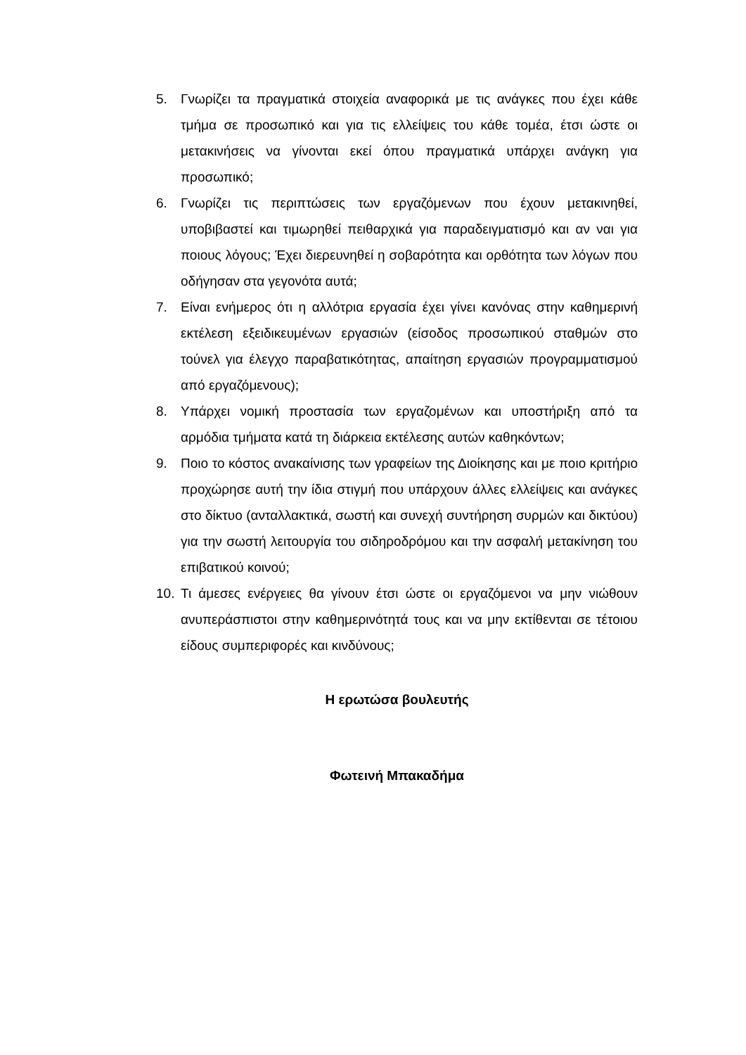5. Γνωρίζει τα πραγματικά στοιχεία αναφορικά με τις ανάγκες που έχει κάθε τμήμα σε προσωπικό και για τις ελλείψεις του κάθε τομέα, έτσι ώστε οι μετακινήσεις να γίνονται εκεί όπου πραγματικά υπάρχει ανάγκη για προσωπικό;
6. Γνωρίζει τις περιπτώσεις των εργαζόμενων που έχουν μετακινηθεί, υποβιβαστεί και τιμωρηθεί πειθαρχικά για παραδειγματισμό και αν ναι για ποιους λόγους; Έχει διερευνηθεί η σοβαρότητα και ορθότητα των λόγων που οδήγησαν στα γεγονότα αυτά;
7. Είναι ενήμερος ότι η αλλότρια εργασία έχει γίνει κανόνας στην καθημερινή εκτέλεση εξειδικευμένων εργασιών (είσοδος προσωπικού σταθμών στο τούνελ για έλεγχο παραβατικότητας, απαίτηση εργασιών προγραμματισμού από εργαζόμενους);
8. Υπάρχει νομική προστασία των εργαζομένων και υποστήριξη από τα αρμόδια τμήματα κατά τη διάρκεια εκτέλεσης αυτών καθηκόντων;
9. Ποιο το κόστος ανακαίνισης των γραφείων της Διοίκησης και με ποιο κριτήριο προχώρησε αυτή την ίδια στιγμή που υπάρχουν άλλες ελλείψεις και ανάγκες στο δίκτυο (ανταλλακτικά, σωστή και συνεχή συντήρηση συρμών και δικτύου) για την σωστή λειτουργία του σιδηροδρόμου και την ασφαλή μετακίνηση του επιβατικού κοινού;
10. Τι άμεσες ενέργειες θα γίνουν έτσι ώστε οι εργαζόμενοι να μην νιώθουν ανυπεράσπιστοι στην καθημερινότητά τους και να μην εκτίθενται σε τέτοιου είδους συμπεριφορές και κινδύνους;
Η ερωτώσα βουλευτής
Φωτεινή Μπακαδήμα